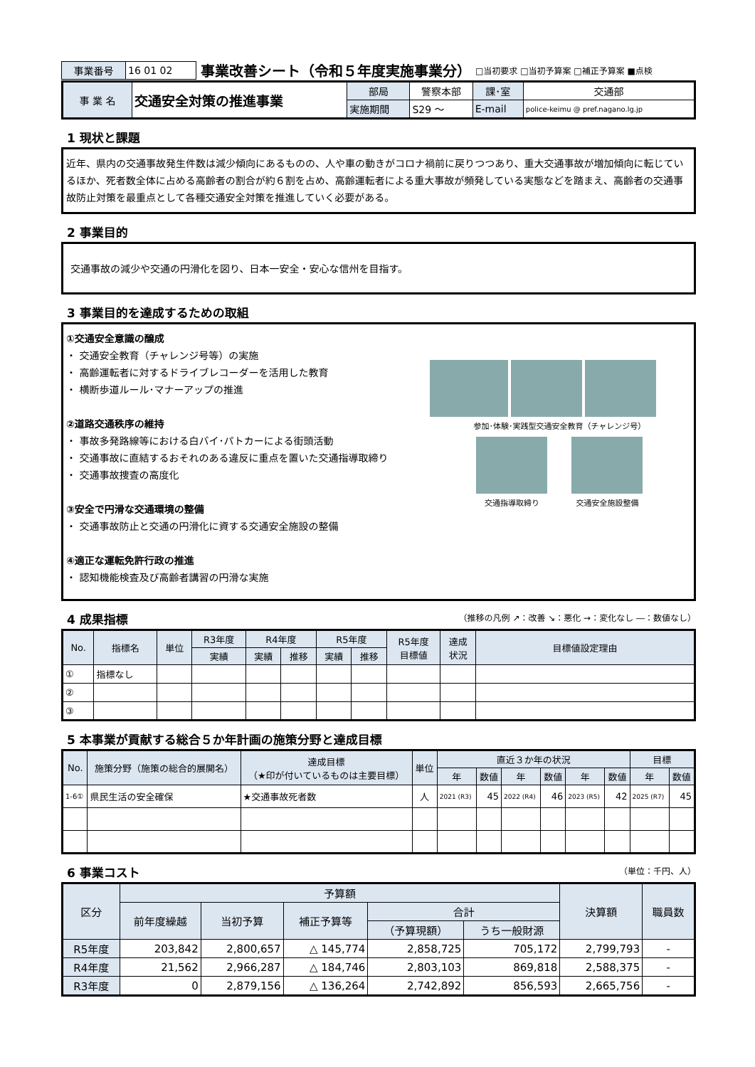| 事業番号 | 16 01 02 |
事業改善シート（令和５年度実施事業分） □当初要求 □当初予算案 □補正予算案 ■点検
| 事 業 名 | 交通安全対策の推進事業 | 部局 | 警察本部 | 課･室 | 交通部 |
| | | 実施期間 | S29 ～ | E-mail | police-keimu @ pref.nagano.lg.jp |
1 現状と課題
近年、県内の交通事故発生件数は減少傾向にあるものの、人や車の動きがコロナ禍前に戻りつつあり、重大交通事故が増加傾向に転じているほか、死者数全体に占める高齢者の割合が約６割を占め、高齢運転者による重大事故が頻発している実態などを踏まえ、高齢者の交通事故防止対策を最重点として各種交通安全対策を推進していく必要がある。
2 事業目的
交通事故の減少や交通の円滑化を図り、日本一安全・安心な信州を目指す。
3 事業目的を達成するための取組
①交通安全意識の醸成
・ 交通安全教育（チャレンジ号等）の実施
・ 高齢運転者に対するドライブレコーダーを活用した教育
・ 横断歩道ルール･マナーアップの推進
②道路交通秩序の維持
・ 事故多発路線等における白バイ･パトカーによる街頭活動
・ 交通事故に直結するおそれのある違反に重点を置いた交通指導取締り
・ 交通事故捜査の高度化
③安全で円滑な交通環境の整備
・ 交通事故防止と交通の円滑化に資する交通安全施設の整備
④適正な運転免許行政の推進
・ 認知機能検査及び高齢者講習の円滑な実施
参加･体験･実践型交通安全教育（チャレンジ号）
交通指導取締り 交通安全施設整備
4 成果指標
（推移の凡例 ↗：改善 ↘：悪化 →：変化なし ―：数値なし）
| No. | 指標名 | 単位 | R3年度 | R4年度 | | R5年度 | | R5年度 目標値 | 達成 状況 | 目標値設定理由 |
| --- | --- | --- | --- | --- | --- | --- | --- | --- | --- | --- |
| | | | 実績 | 実績 | 推移 | 実績 | 推移 | | | |
| ① | 指標なし | | | | | | | | | |
| ② | | | | | | | | | | |
| ③ | | | | | | | | | | |
5 本事業が貢献する総合５か年計画の施策分野と達成目標
| No. | 施策分野（施策の総合的展開名） | 達成目標 （★印が付いているものは主要目標） | 単位 | 直近３か年の状況 | | | | | | 目標 | |
| --- | --- | --- | --- | --- | --- | --- | --- | --- | --- | --- | --- |
| | | | | 年 | 数値 | 年 | 数値 | 年 | 数値 | 年 | 数値 |
| 1-6① | 県民生活の安全確保 | ★交通事故死者数 | 人 | 2021 (R3) | 45 | 2022 (R4) | 46 | 2023 (R5) | 42 | 2025 (R7) | 45 |
6 事業コスト
（単位：千円、人）
| 区分 | 予算額 | | | | | 決算額 | 職員数 |
| --- | --- | --- | --- | --- | --- | --- | --- |
| | 前年度繰越 | 当初予算 | 補正予算等 | 合計 | | | |
| | | | | （予算現額） | うち一般財源 | | |
| R5年度 | 203,842 | 2,800,657 | △ 145,774 | 2,858,725 | 705,172 | 2,799,793 | - |
| R4年度 | 21,562 | 2,966,287 | △ 184,746 | 2,803,103 | 869,818 | 2,588,375 | - |
| R3年度 | 0 | 2,879,156 | △ 136,264 | 2,742,892 | 856,593 | 2,665,756 | - |